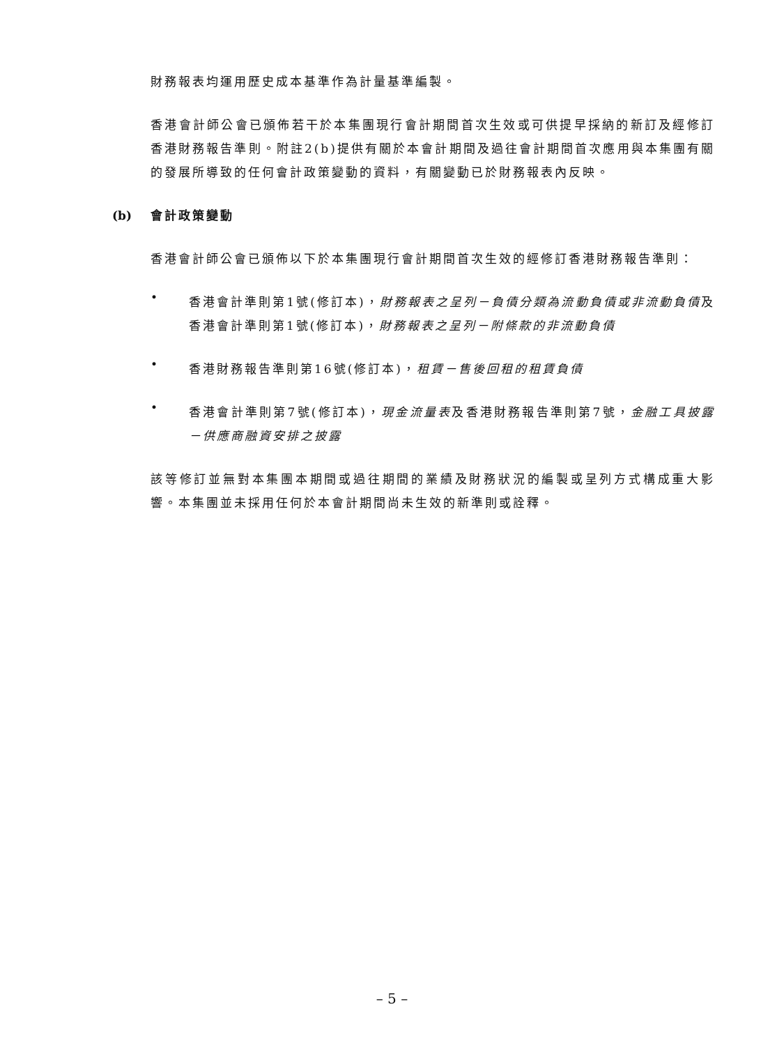財務報表均運用歷史成本基準作為計量基準編製。
香港會計師公會已頒佈若干於本集團現行會計期間首次生效或可供提早採納的新訂及經修訂香港財務報告準則。附註2(b)提供有關於本會計期間及過往會計期間首次應用與本集團有關的發展所導致的任何會計政策變動的資料，有關變動已於財務報表內反映。
(b) 會計政策變動
香港會計師公會已頒佈以下於本集團現行會計期間首次生效的經修訂香港財務報告準則：
•
香港會計準則第1號(修訂本)，財務報表之呈列－負債分類為流動負債或非流動負債及香港會計準則第1號(修訂本)，財務報表之呈列－附條款的非流動負債
•
香港財務報告準則第16號(修訂本)，租賃－售後回租的租賃負債
•
香港會計準則第7號(修訂本)，現金流量表及香港財務報告準則第7號，金融工具披露－供應商融資安排之披露
該等修訂並無對本集團本期間或過往期間的業績及財務狀況的編製或呈列方式構成重大影響。本集團並未採用任何於本會計期間尚未生效的新準則或詮釋。
– 5 –